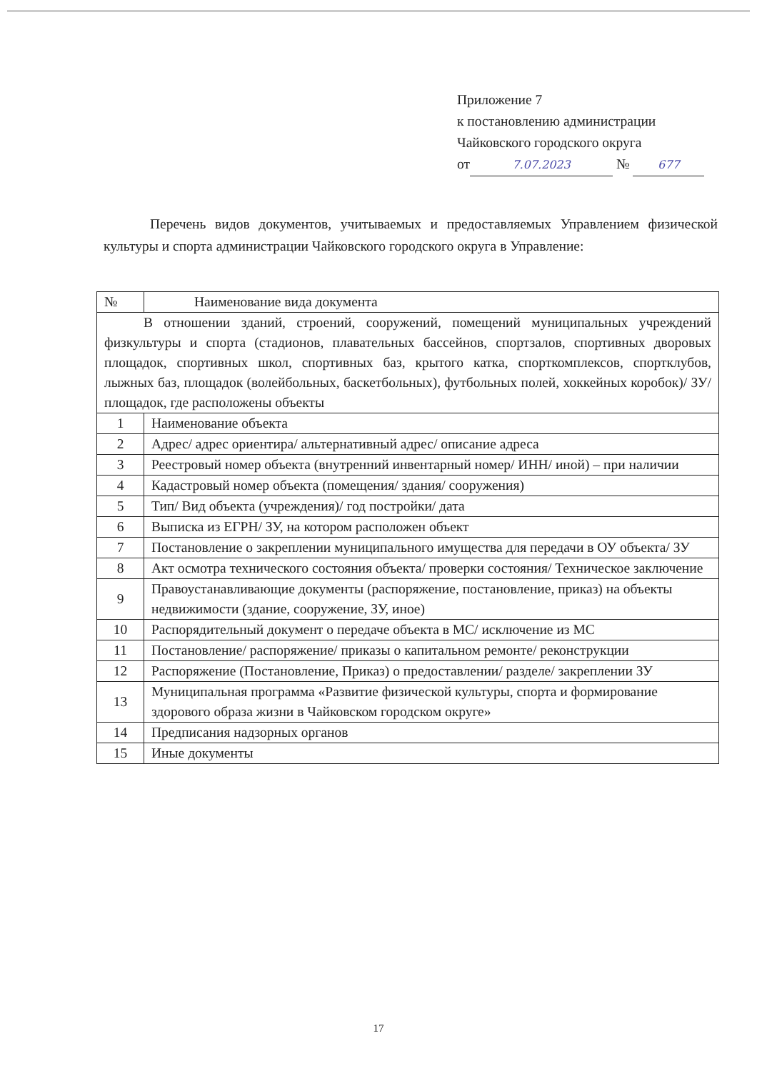Приложение 7
к постановлению администрации
Чайковского городского округа
от 7.07.2023 № 677
Перечень видов документов, учитываемых и предоставляемых Управлением физической культуры и спорта администрации Чайковского городского округа в Управление:
| № | Наименование вида документа |
| --- | --- |
| В отношении зданий, строений, сооружений, помещений муниципальных учреждений физкультуры и спорта (стадионов, плавательных бассейнов, спортзалов, спортивных дворовых площадок, спортивных школ, спортивных баз, крытого катка, спорткомплексов, спортклубов, лыжных баз, площадок (волейбольных, баскетбольных), футбольных полей, хоккейных коробок)/ ЗУ/ площадок, где расположены объекты | |
| 1 | Наименование объекта |
| 2 | Адрес/ адрес ориентира/ альтернативный адрес/ описание адреса |
| 3 | Реестровый номер объекта (внутренний инвентарный номер/ ИНН/ иной) – при наличии |
| 4 | Кадастровый номер объекта (помещения/ здания/ сооружения) |
| 5 | Тип/ Вид объекта (учреждения)/ год постройки/ дата |
| 6 | Выписка из ЕГРН/ ЗУ, на котором расположен объект |
| 7 | Постановление о закреплении муниципального имущества для передачи в ОУ объекта/ ЗУ |
| 8 | Акт осмотра технического состояния объекта/ проверки состояния/ Техническое заключение |
| 9 | Правоустанавливающие документы (распоряжение, постановление, приказ) на объекты недвижимости (здание, сооружение, ЗУ, иное) |
| 10 | Распорядительный документ о передаче объекта в МС/ исключение из МС |
| 11 | Постановление/ распоряжение/ приказы о капитальном ремонте/ реконструкции |
| 12 | Распоряжение (Постановление, Приказ) о предоставлении/ разделе/ закреплении ЗУ |
| 13 | Муниципальная программа «Развитие физической культуры, спорта и формирование здорового образа жизни в Чайковском городском округе» |
| 14 | Предписания надзорных органов |
| 15 | Иные документы |
17